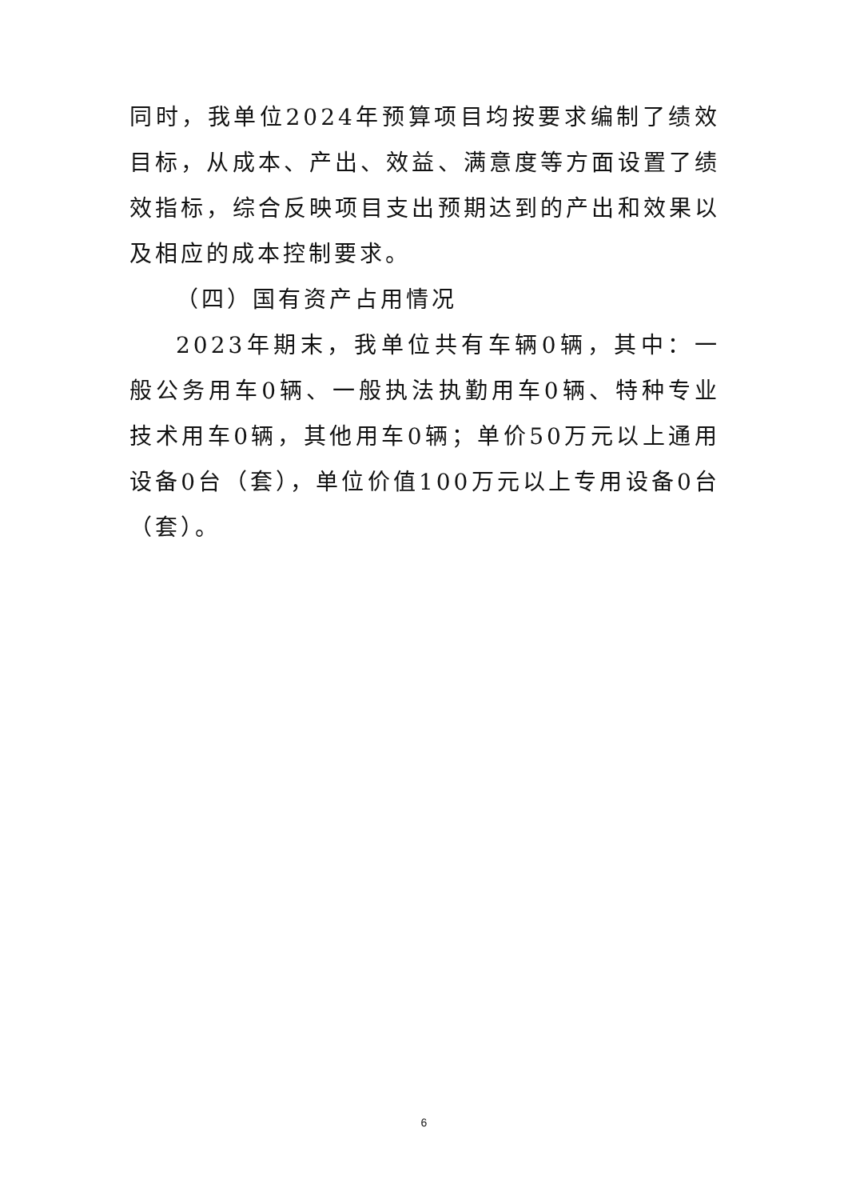同时，我单位2024年预算项目均按要求编制了绩效目标，从成本、产出、效益、满意度等方面设置了绩效指标，综合反映项目支出预期达到的产出和效果以及相应的成本控制要求。
（四）国有资产占用情况
2023年期末，我单位共有车辆0辆，其中：一般公务用车0辆、一般执法执勤用车0辆、特种专业技术用车0辆，其他用车0辆；单价50万元以上通用设备0台（套），单位价值100万元以上专用设备0台（套）。
6